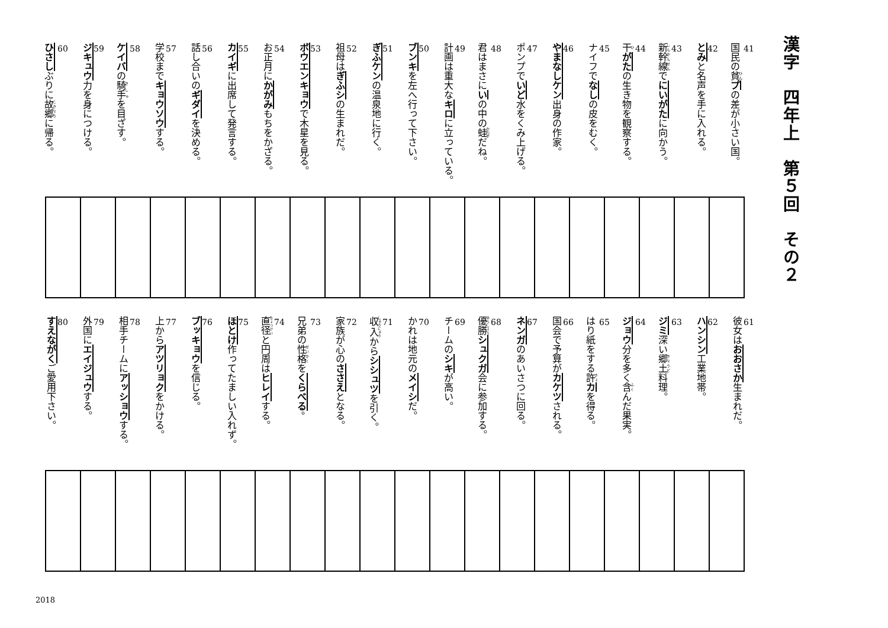漢字　四年上　第５回　その２
41
国民の貧プの差が小さい国。
42
とみと名声を手に入れる。
43
新幹線でにいがたに向かう。
44
干がたの生き物を観察する。
45
ナイフでなしの皮をむく。
46
やまなしケン出身の作家。
47
ポンプでいど水をくみ上げる。
48
君はまさにいの中の蛙だね。
49
計画は重大なキロに立っている。
50
ブンキを左へ行って下さい。
51
ぎふケンの温泉地に行く。
52
祖母はぎふシの生まれだ。
53
ボウエンキョウで木星を見る。
54
お正月にかがみもちをかざる。
55
カイギに出席して発言する。
56
話し合いのギダイを決める。
57
学校までキョウソウする。
58
ケイバの騎手を目ざす。
59
ジキュウ力を身につける。
60
ひさしぶりに故郷に帰る。
61
彼女はおおさか生まれだ。
62
ハンシン工業地帯。
63
ジミ深い郷土料理。
64
ジョウ分を多く含んだ果実。
65
はり紙をする許カを得る。
66
国会で予算がカケツされる。
67
ネンガのあいさつに回る。
68
優勝シュクガ会に参加する。
69
チームのシキが高い。
70
かれは地元のメイシだ。
71
収入からシシュツを引く。
72
家族が心のささえとなる。
73
兄弟の性格をくらべる。
74
直径と円周はヒレイする。
75
ほとけ作ってたましい入れず。
76
ブッキョウを信じる。
77
上からアツリョクをかける。
78
相手チームにアッショウする。
79
外国にエイジュウする。
80
すえながくご愛用下さい。
2018